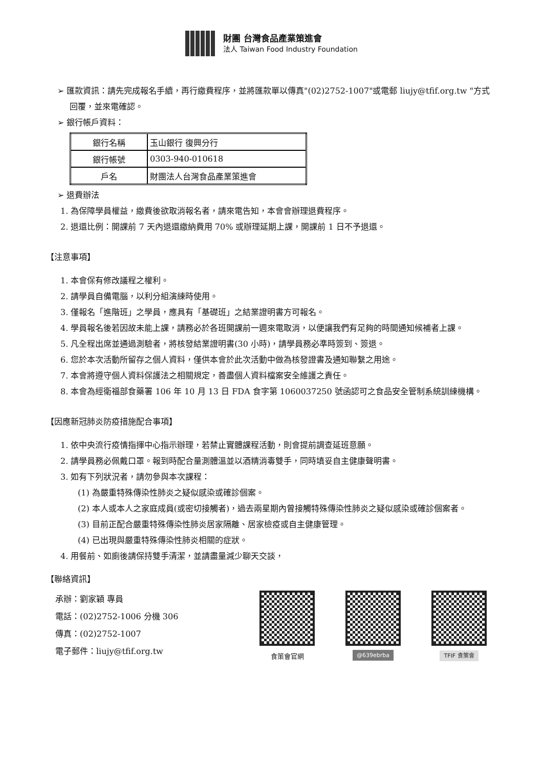財團 台灣食品產業策進會
法人 Taiwan Food Industry Foundation
➢ 匯款資訊：請先完成報名手續，再行繳費程序，並將匯款單以傳真"(02)2752-1007"或電郵 liujy@tfif.org.tw "方式回覆，並來電確認。
➢ 銀行帳戶資料：
| 銀行名稱 | 玉山銀行 復興分行 |
| 銀行帳號 | 0303-940-010618 |
| 戶名 | 財團法人台灣食品產業策進會 |
➢ 退費辦法
1. 為保障學員權益，繳費後欲取消報名者，請來電告知，本會會辦理退費程序。
2. 退還比例：開課前 7 天內退還繳納費用 70% 或辦理延期上課，開課前 1 日不予退還。
【注意事項】
1. 本會保有修改議程之權利。
2. 請學員自備電腦，以利分組演練時使用。
3. 僅報名「進階班」之學員，應具有「基礎班」之結業證明書方可報名。
4. 學員報名後若因故未能上課，請務必於各班開課前一週來電取消，以便讓我們有足夠的時間通知候補者上課。
5. 凡全程出席並通過測驗者，將核發結業證明書(30 小時)，請學員務必準時簽到、簽退。
6. 您於本次活動所留存之個人資料，僅供本會於此次活動中做為核發證書及通知聯繫之用途。
7. 本會將遵守個人資料保護法之相關規定，善盡個人資料檔案安全維護之責任。
8. 本會為經衛福部食藥署 106 年 10 月 13 日 FDA 食字第 1060037250 號函認可之食品安全管制系統訓練機構。
【因應新冠肺炎防疫措施配合事項】
1. 依中央流行疫情指揮中心指示辦理，若禁止實體課程活動，則會提前調查延班意願。
2. 請學員務必佩戴口罩。報到時配合量測體溫並以酒精消毒雙手，同時填妥自主健康聲明書。
3. 如有下列狀況者，請勿參與本次課程：
(1) 為嚴重特殊傳染性肺炎之疑似感染或確診個案。
(2) 本人或本人之家庭成員(或密切接觸者)，過去兩星期內曾接觸特殊傳染性肺炎之疑似感染或確診個案者。
(3) 目前正配合嚴重特殊傳染性肺炎居家隔離、居家檢疫或自主健康管理。
(4) 已出現與嚴重特殊傳染性肺炎相關的症狀。
4. 用餐前、如廁後請保持雙手清潔，並請盡量減少聊天交談，
【聯絡資訊】
承辦：劉家穎 專員
電話：(02)2752-1006 分機 306
傳真：(02)2752-1007
電子郵件：liujy@tfif.org.tw
食策會官網
@639ebrba TFIF 食策會